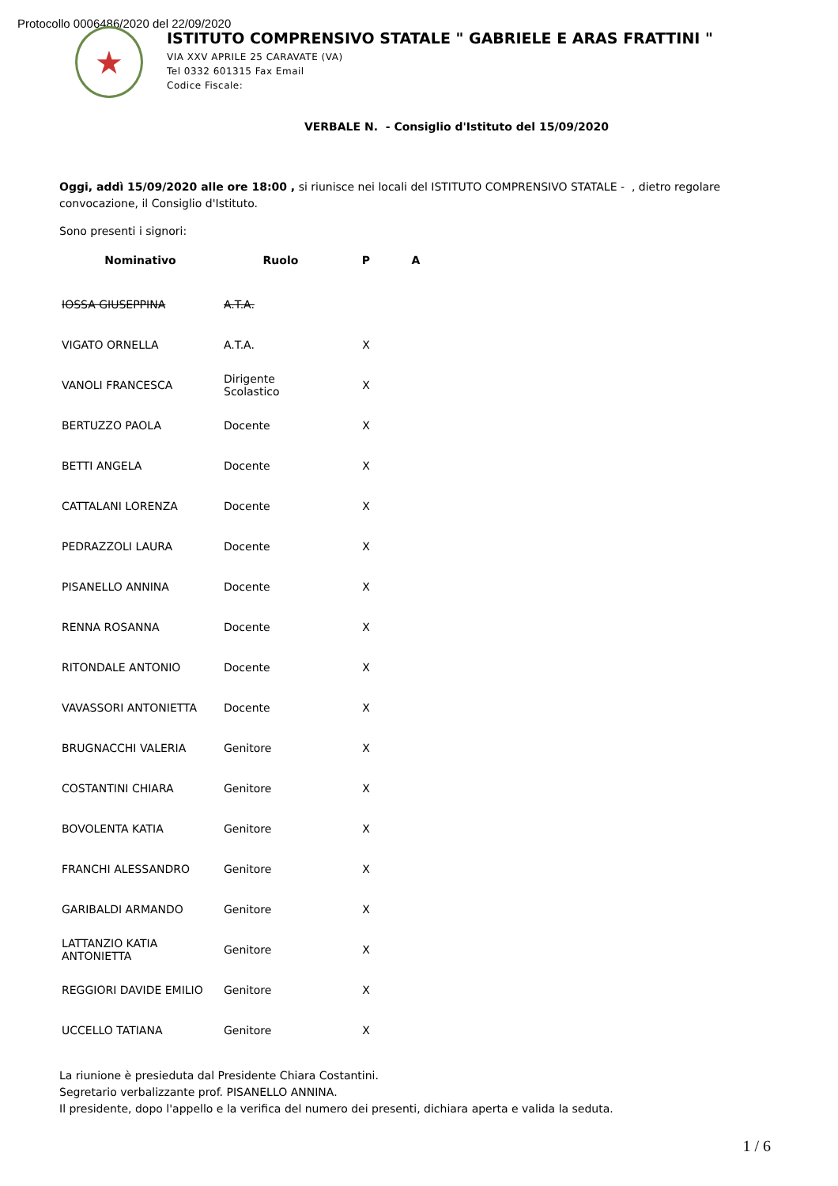Protocollo 0006486/2020 del 22/09/2020
★
ISTITUTO COMPRENSIVO STATALE " GABRIELE E ARAS FRATTINI "
VIA XXV APRILE 25 CARAVATE (VA)
Tel 0332 601315 Fax Email
Codice Fiscale:
VERBALE N. - Consiglio d'Istituto del 15/09/2020
Oggi, addì 15/09/2020 alle ore 18:00 , si riunisce nei locali del ISTITUTO COMPRENSIVO STATALE - , dietro regolare convocazione, il Consiglio d'Istituto.
Sono presenti i signori:
| Nominativo | Ruolo | P | A |
| --- | --- | --- | --- |
| IOSSA GIUSEPPINA | A.T.A. | | |
| VIGATO ORNELLA | A.T.A. | X | |
| VANOLI FRANCESCA | Dirigente Scolastico | X | |
| BERTUZZO PAOLA | Docente | X | |
| BETTI ANGELA | Docente | X | |
| CATTALANI LORENZA | Docente | X | |
| PEDRAZZOLI LAURA | Docente | X | |
| PISANELLO ANNINA | Docente | X | |
| RENNA ROSANNA | Docente | X | |
| RITONDALE ANTONIO | Docente | X | |
| VAVASSORI ANTONIETTA | Docente | X | |
| BRUGNACCHI VALERIA | Genitore | X | |
| COSTANTINI CHIARA | Genitore | X | |
| BOVOLENTA KATIA | Genitore | X | |
| FRANCHI ALESSANDRO | Genitore | X | |
| GARIBALDI ARMANDO | Genitore | X | |
| LATTANZIO KATIA ANTONIETTA | Genitore | X | |
| REGGIORI DAVIDE EMILIO | Genitore | X | |
| UCCELLO TATIANA | Genitore | X | |
La riunione è presieduta dal Presidente Chiara Costantini.
Segretario verbalizzante prof. PISANELLO ANNINA.
Il presidente, dopo l'appello e la verifica del numero dei presenti, dichiara aperta e valida la seduta.
1 / 6